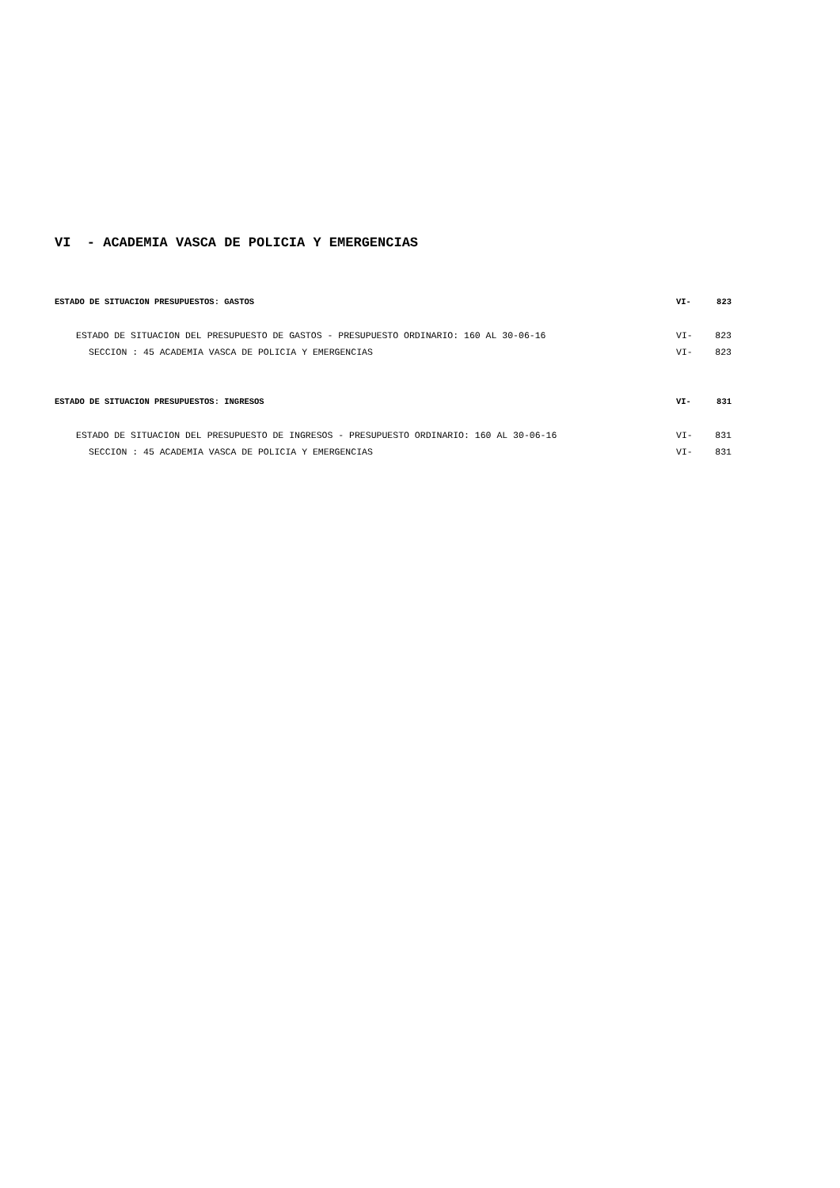VI - ACADEMIA VASCA DE POLICIA Y EMERGENCIAS
ESTADO DE SITUACION PRESUPUESTOS: GASTOS VI- 823
ESTADO DE SITUACION DEL PRESUPUESTO DE GASTOS - PRESUPUESTO ORDINARIO: 160 AL 30-06-16 VI- 823
SECCION : 45 ACADEMIA VASCA DE POLICIA Y EMERGENCIAS VI- 823
ESTADO DE SITUACION PRESUPUESTOS: INGRESOS VI- 831
ESTADO DE SITUACION DEL PRESUPUESTO DE INGRESOS - PRESUPUESTO ORDINARIO: 160 AL 30-06-16 VI- 831
SECCION : 45 ACADEMIA VASCA DE POLICIA Y EMERGENCIAS VI- 831